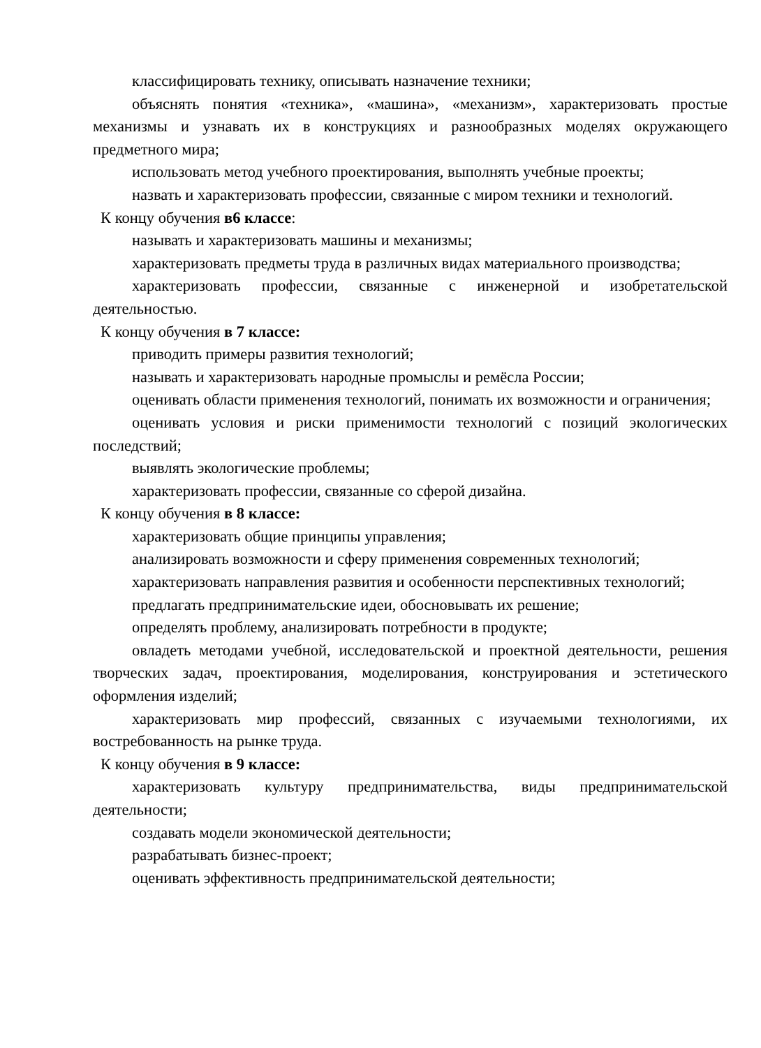классифицировать технику, описывать назначение техники;
объяснять понятия «техника», «машина», «механизм», характеризовать простые механизмы и узнавать их в конструкциях и разнообразных моделях окружающего предметного мира;
использовать метод учебного проектирования, выполнять учебные проекты;
назвать и характеризовать профессии, связанные с миром техники и технологий.
К концу обучения в6 классе:
называть и характеризовать машины и механизмы;
характеризовать предметы труда в различных видах материального производства;
характеризовать профессии, связанные с инженерной и изобретательской деятельностью.
К концу обучения в 7 классе:
приводить примеры развития технологий;
называть и характеризовать народные промыслы и ремёсла России;
оценивать области применения технологий, понимать их возможности и ограничения;
оценивать условия и риски применимости технологий с позиций экологических последствий;
выявлять экологические проблемы;
характеризовать профессии, связанные со сферой дизайна.
К концу обучения в 8 классе:
характеризовать общие принципы управления;
анализировать возможности и сферу применения современных технологий;
характеризовать направления развития и особенности перспективных технологий;
предлагать предпринимательские идеи, обосновывать их решение;
определять проблему, анализировать потребности в продукте;
овладеть методами учебной, исследовательской и проектной деятельности, решения творческих задач, проектирования, моделирования, конструирования и эстетического оформления изделий;
характеризовать мир профессий, связанных с изучаемыми технологиями, их востребованность на рынке труда.
К концу обучения в 9 классе:
характеризовать культуру предпринимательства, виды предпринимательской деятельности;
создавать модели экономической деятельности;
разрабатывать бизнес-проект;
оценивать эффективность предпринимательской деятельности;